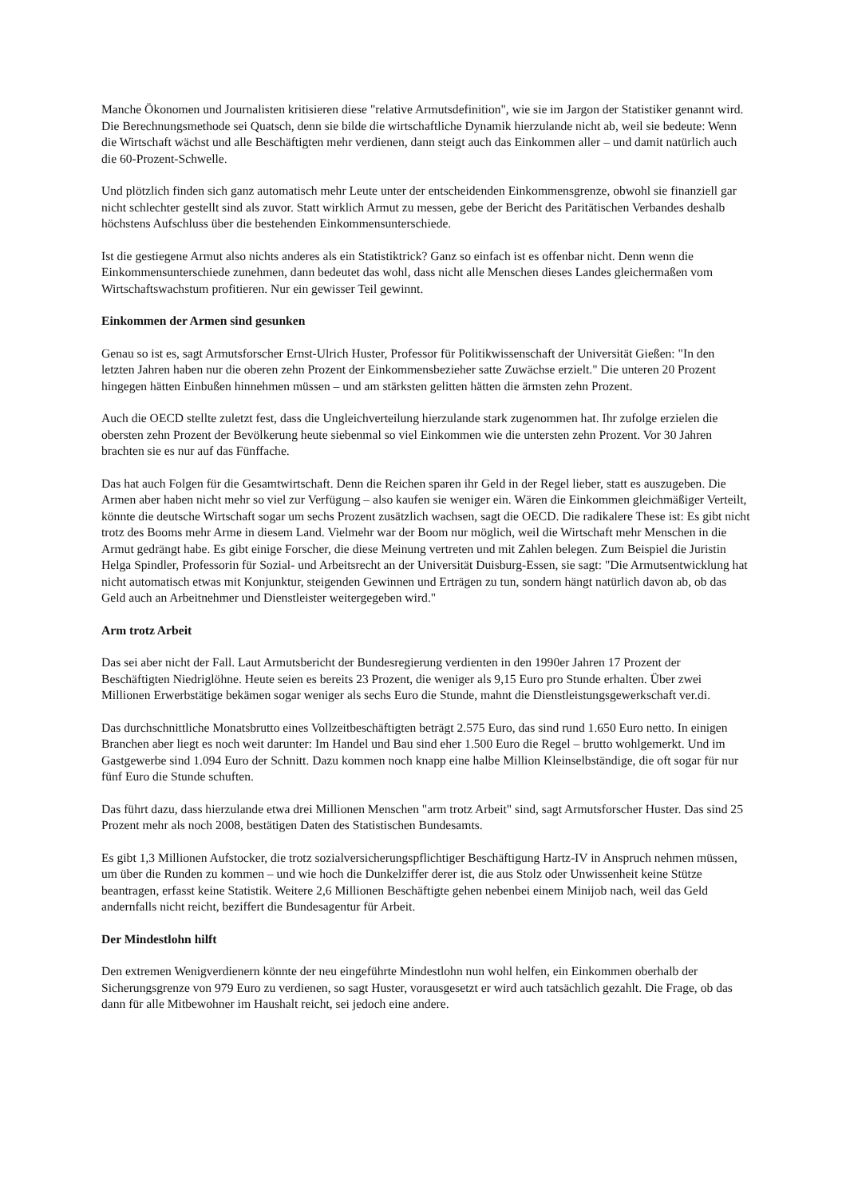Manche Ökonomen und Journalisten kritisieren diese "relative Armutsdefinition", wie sie im Jargon der Statistiker genannt wird. Die Berechnungsmethode sei Quatsch, denn sie bilde die wirtschaftliche Dynamik hierzulande nicht ab, weil sie bedeute: Wenn die Wirtschaft wächst und alle Beschäftigten mehr verdienen, dann steigt auch das Einkommen aller – und damit natürlich auch die 60-Prozent-Schwelle.
Und plötzlich finden sich ganz automatisch mehr Leute unter der entscheidenden Einkommensgrenze, obwohl sie finanziell gar nicht schlechter gestellt sind als zuvor. Statt wirklich Armut zu messen, gebe der Bericht des Paritätischen Verbandes deshalb höchstens Aufschluss über die bestehenden Einkommensunterschiede.
Ist die gestiegene Armut also nichts anderes als ein Statistiktrick? Ganz so einfach ist es offenbar nicht. Denn wenn die Einkommensunterschiede zunehmen, dann bedeutet das wohl, dass nicht alle Menschen dieses Landes gleichermaßen vom Wirtschaftswachstum profitieren. Nur ein gewisser Teil gewinnt.
Einkommen der Armen sind gesunken
Genau so ist es, sagt Armutsforscher Ernst-Ulrich Huster, Professor für Politikwissenschaft der Universität Gießen: "In den letzten Jahren haben nur die oberen zehn Prozent der Einkommensbezieher satte Zuwächse erzielt." Die unteren 20 Prozent hingegen hätten Einbußen hinnehmen müssen – und am stärksten gelitten hätten die ärmsten zehn Prozent.
Auch die OECD stellte zuletzt fest, dass die Ungleichverteilung hierzulande stark zugenommen hat. Ihr zufolge erzielen die obersten zehn Prozent der Bevölkerung heute siebenmal so viel Einkommen wie die untersten zehn Prozent. Vor 30 Jahren brachten sie es nur auf das Fünffache.
Das hat auch Folgen für die Gesamtwirtschaft. Denn die Reichen sparen ihr Geld in der Regel lieber, statt es auszugeben. Die Armen aber haben nicht mehr so viel zur Verfügung – also kaufen sie weniger ein. Wären die Einkommen gleichmäßiger Verteilt, könnte die deutsche Wirtschaft sogar um sechs Prozent zusätzlich wachsen, sagt die OECD. Die radikalere These ist: Es gibt nicht trotz des Booms mehr Arme in diesem Land. Vielmehr war der Boom nur möglich, weil die Wirtschaft mehr Menschen in die Armut gedrängt habe. Es gibt einige Forscher, die diese Meinung vertreten und mit Zahlen belegen. Zum Beispiel die Juristin Helga Spindler, Professorin für Sozial- und Arbeitsrecht an der Universität Duisburg-Essen, sie sagt: "Die Armutsentwicklung hat nicht automatisch etwas mit Konjunktur, steigenden Gewinnen und Erträgen zu tun, sondern hängt natürlich davon ab, ob das Geld auch an Arbeitnehmer und Dienstleister weitergegeben wird."
Arm trotz Arbeit
Das sei aber nicht der Fall. Laut Armutsbericht der Bundesregierung verdienten in den 1990er Jahren 17 Prozent der Beschäftigten Niedriglöhne. Heute seien es bereits 23 Prozent, die weniger als 9,15 Euro pro Stunde erhalten. Über zwei Millionen Erwerbstätige bekämen sogar weniger als sechs Euro die Stunde, mahnt die Dienstleistungsgewerkschaft ver.di.
Das durchschnittliche Monatsbrutto eines Vollzeitbeschäftigten beträgt 2.575 Euro, das sind rund 1.650 Euro netto. In einigen Branchen aber liegt es noch weit darunter: Im Handel und Bau sind eher 1.500 Euro die Regel – brutto wohlgemerkt. Und im Gastgewerbe sind 1.094 Euro der Schnitt. Dazu kommen noch knapp eine halbe Million Kleinselbständige, die oft sogar für nur fünf Euro die Stunde schuften.
Das führt dazu, dass hierzulande etwa drei Millionen Menschen "arm trotz Arbeit" sind, sagt Armutsforscher Huster. Das sind 25 Prozent mehr als noch 2008, bestätigen Daten des Statistischen Bundesamts.
Es gibt 1,3 Millionen Aufstocker, die trotz sozialversicherungspflichtiger Beschäftigung Hartz-IV in Anspruch nehmen müssen, um über die Runden zu kommen – und wie hoch die Dunkelziffer derer ist, die aus Stolz oder Unwissenheit keine Stütze beantragen, erfasst keine Statistik. Weitere 2,6 Millionen Beschäftigte gehen nebenbei einem Minijob nach, weil das Geld andernfalls nicht reicht, beziffert die Bundesagentur für Arbeit.
Der Mindestlohn hilft
Den extremen Wenigverdienern könnte der neu eingeführte Mindestlohn nun wohl helfen, ein Einkommen oberhalb der Sicherungsgrenze von 979 Euro zu verdienen, so sagt Huster, vorausgesetzt er wird auch tatsächlich gezahlt. Die Frage, ob das dann für alle Mitbewohner im Haushalt reicht, sei jedoch eine andere.